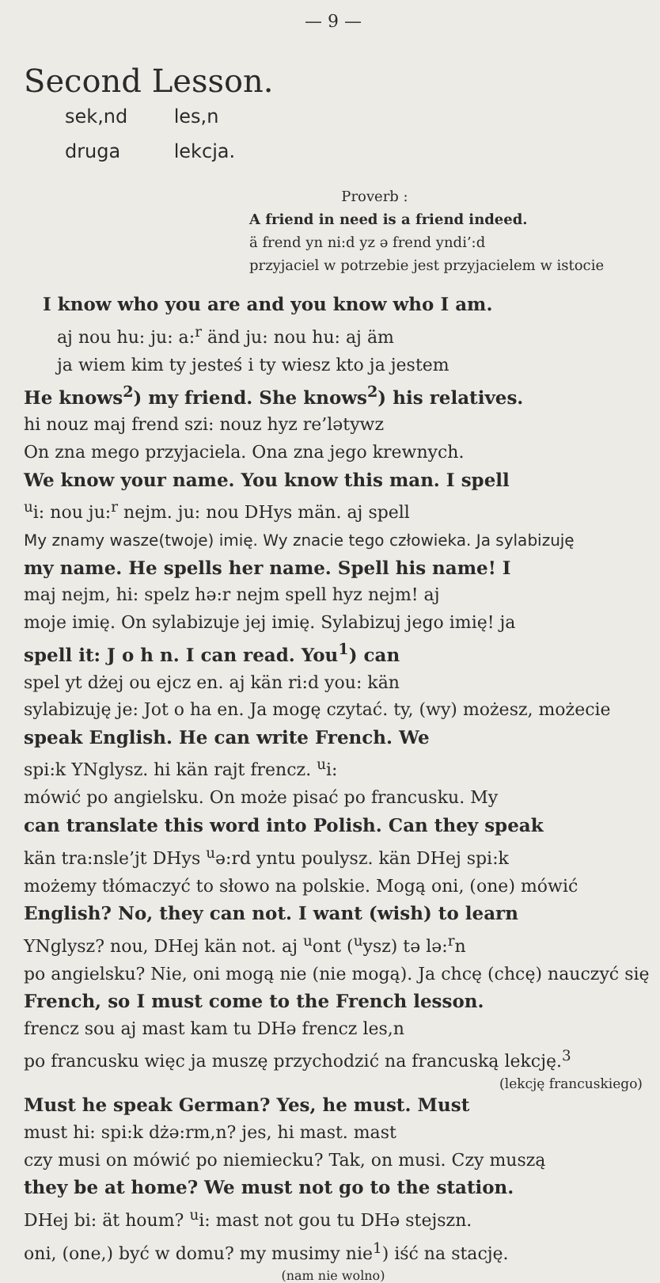— 9 —
Second Lesson.
sek,nd les,n
druga lekcja.
Proverb :
A friend in need is a friend indeed.
ä frend yn ni:d yz ə frend yndi’:d
przyjaciel w potrzebie jest przyjacielem w istocie
I know who you are and you know who I am.
aj nou hu: ju: a:<sup>r</sup> änd ju: nou hu: aj äm
ja wiem kim ty jesteś i ty wiesz kto ja jestem
He knows<sup>2</sup>) my friend. She knows<sup>2</sup>) his relatives.
hi nouz maj frend szi: nouz hyz re’lətywz
On zna mego przyjaciela. Ona zna jego krewnych.
We know your name. You know this man. I spell
<sup>u</sup> i: nou ju:<sup>r</sup> nejm. ju: nou DHys män. aj spell
My znamy wasze(twoje) imię. Wy znacie tego człowieka. Ja sylabizuję
my name. He spells her name. Spell his name! I
maj nejm, hi: spelz hə:r nejm spell hyz nejm! aj
moje imię. On sylabizuje jej imię. Sylabizuj jego imię! ja
spell it: J o h n. I can read. You<sup>1</sup>) can
spel yt dżej ou ejcz en. aj kän ri:d you: kän
sylabizuję je: Jot o ha en. Ja mogę czytać. ty, (wy) możesz, możecie
speak English. He can write French. We
spi:k YNglysz. hi kän rajt frencz. <sup>u</sup>i:
mówić po angielsku. On może pisać po francusku. My
can translate this word into Polish. Can they speak
kän tra:nsle’jt DHys <sup>u</sup>ə:rd yntu poulysz. kän DHej spi:k
możemy tłómaczyć to słowo na polskie. Mogą oni, (one) mówić
English? No, they can not. I want (wish) to learn
YNglysz? nou, DHej kän not. aj <sup>u</sup>ont (<sup>u</sup>ysz) tə lə:<sup>r</sup>n
po angielsku? Nie, oni mogą nie (nie mogą). Ja chcę (chcę) nauczyć się
French, so I must come to the French lesson.
frencz sou aj mast kam tu DHə frencz les,n
po francusku więc ja muszę przychodzić na francuską lekcję.<sup>3</sup>
(lekcję francuskiego)
Must he speak German? Yes, he must. Must
must hi: spi:k dżə:rm,n? jes, hi mast. mast
czy musi on mówić po niemiecku? Tak, on musi. Czy muszą
they be at home? We must not go to the station.
DHej bi: ät houm? <sup>u</sup>i: mast not gou tu DHə stejszn.
oni, (one,) być w domu? my musimy nie<sup>1</sup>) iść na stację.
(nam nie wolno)